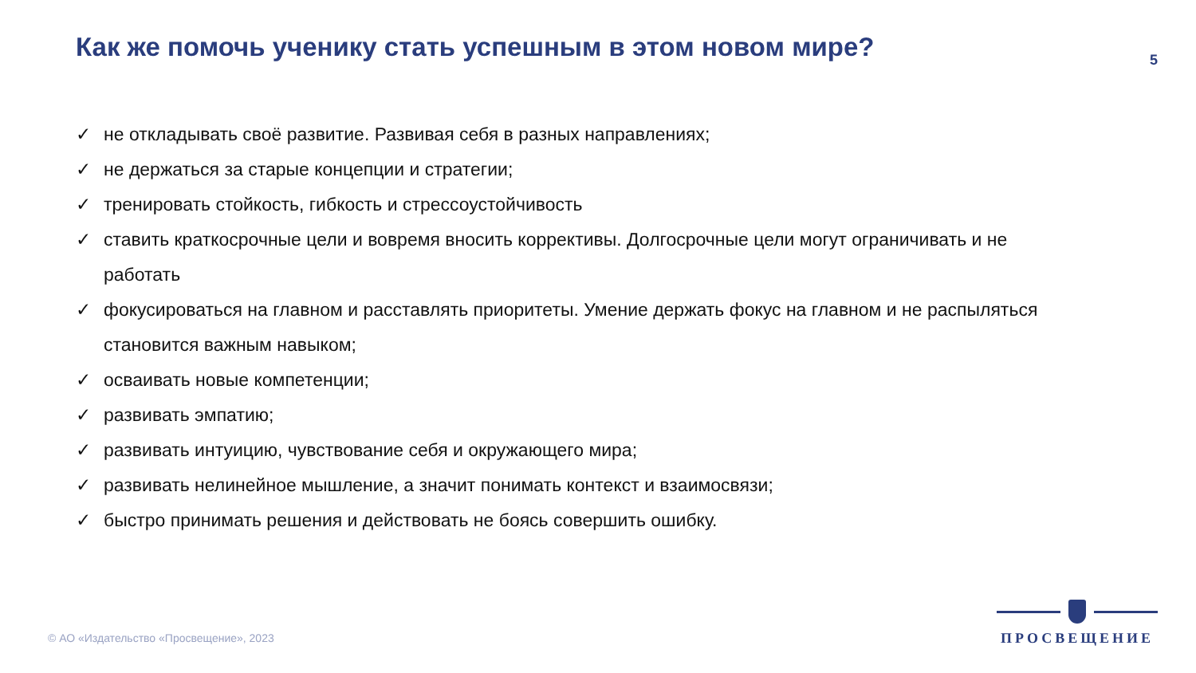Как же помочь ученику стать успешным в этом новом мире?
5
✓ не откладывать своё развитие. Развивая себя в разных направлениях;
✓ не держаться за старые концепции и стратегии;
✓ тренировать стойкость, гибкость и стрессоустойчивость
✓ ставить краткосрочные цели и вовремя вносить коррективы. Долгосрочные цели могут ограничивать и не работать
✓ фокусироваться на главном и расставлять приоритеты. Умение держать фокус на главном и не распыляться становится важным навыком;
✓ осваивать новые компетенции;
✓ развивать эмпатию;
✓ развивать интуицию, чувствование себя и окружающего мира;
✓ развивать нелинейное мышление, а значит понимать контекст и взаимосвязи;
✓ быстро принимать решения и действовать не боясь совершить ошибку.
© АО «Издательство «Просвещение», 2023
ПРОСВЕЩЕНИЕ